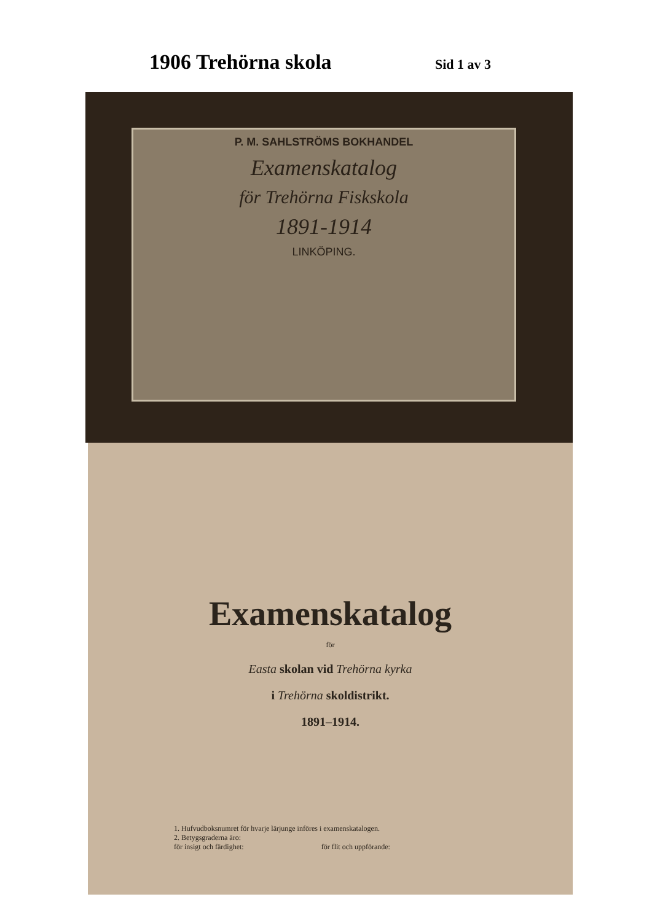1906 Trehörna skola
Sid 1 av 3
P. M. SAHLSTRÖMS BOKHANDEL
Examenskatalog
för Trehörna Fiskskola
1891-1914
LINKÖPING.
Examenskatalog
för
Easta skolan vid Trehörna kyrka
i Trehörna skoldistrikt.
1891–1914.
1. Hufvudboksnumret för hvarje lärjunge införes i examenskatalogen.
2. Betygsgraderna äro:
för insigt och färdighet: för flit och uppförande: